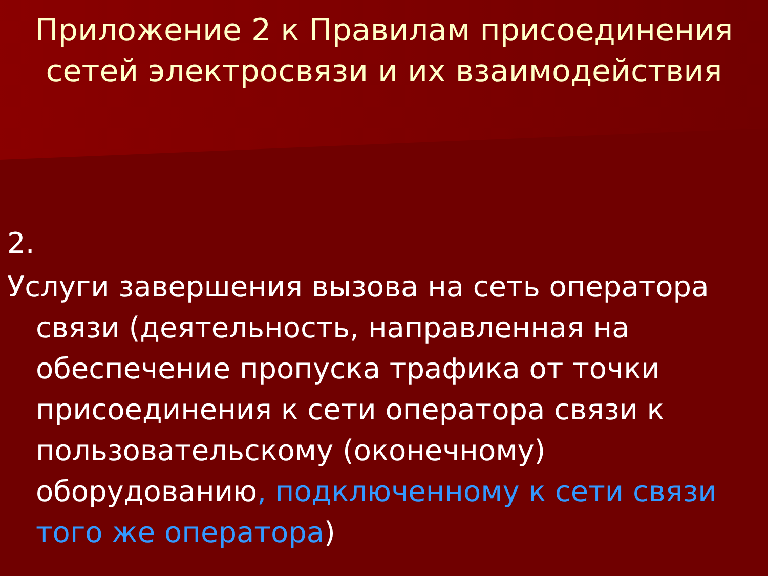Приложение 2 к Правилам присоединения
сетей электросвязи и их взаимодействия
2.
Услуги завершения вызова на сеть оператора связи (деятельность, направленная на обеспечение пропуска трафика от точки присоединения к сети оператора связи к пользовательскому (оконечному) оборудованию, подключенному к сети связи того же оператора)